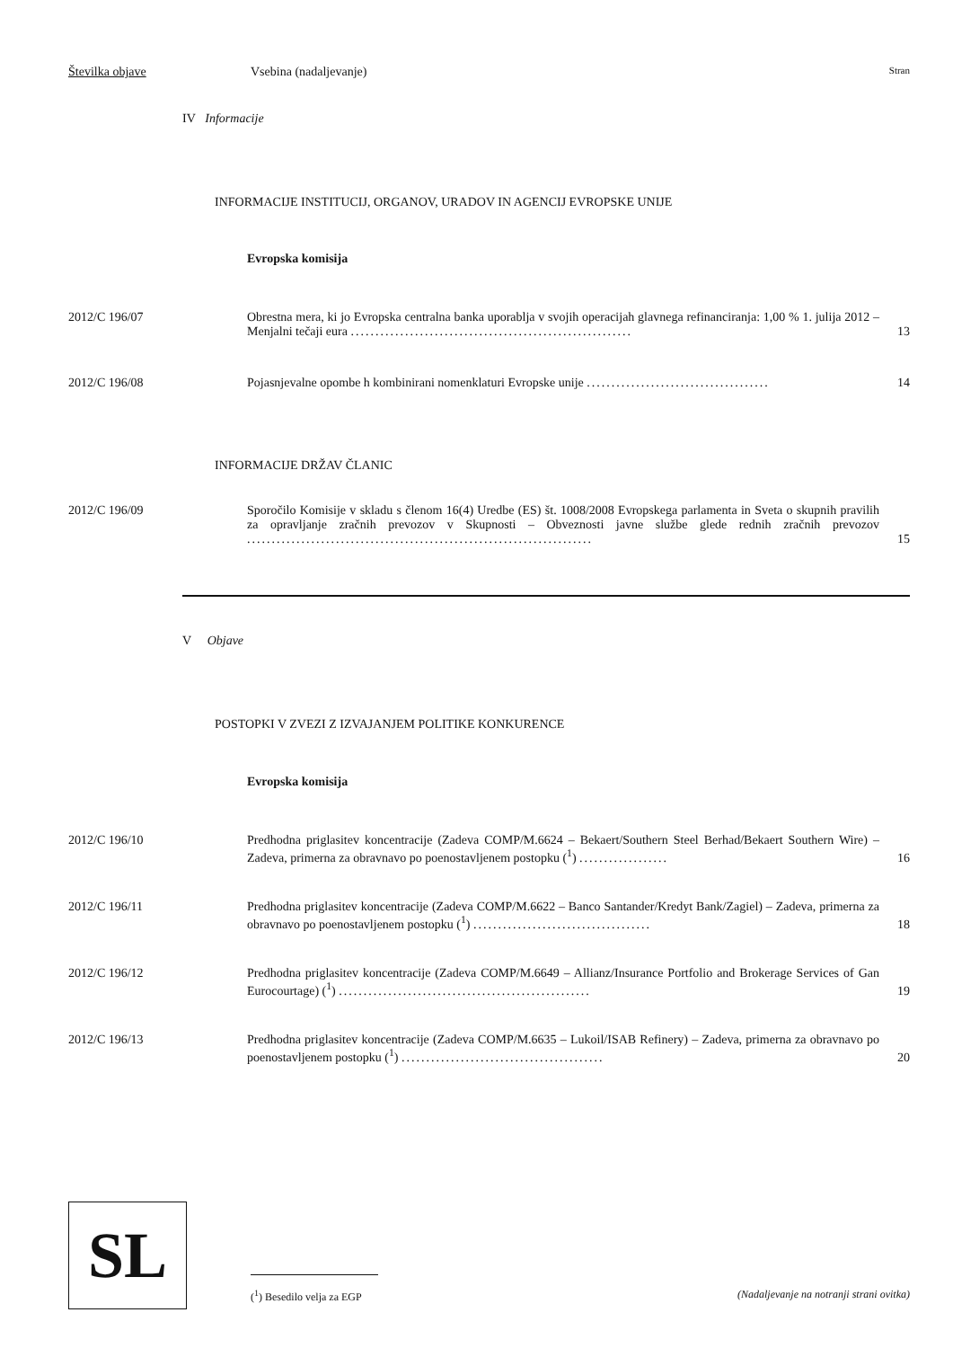Številka objave Vsebina (nadaljevanje) Stran
IV Informacije
INFORMACIJE INSTITUCIJ, ORGANOV, URADOV IN AGENCIJ EVROPSKE UNIJE
Evropska komisija
2012/C 196/07 Obrestna mera, ki jo Evropska centralna banka uporablja v svojih operacijah glavnega refinanciranja: 1,00 % 1. julija 2012 – Menjalni tečaji eura .........................................................
13
2012/C 196/08 Pojasnjevalne opombe h kombinirani nomenklaturi Evropske unije .....................................
14
INFORMACIJE DRŽAV ČLANIC
2012/C 196/09 Sporočilo Komisije v skladu s členom 16(4) Uredbe (ES) št. 1008/2008 Evropskega parlamenta in Sveta o skupnih pravilih za opravljanje zračnih prevozov v Skupnosti – Obveznosti javne službe glede rednih zračnih prevozov ......................................................................
15
V Objave
POSTOPKI V ZVEZI Z IZVAJANJEM POLITIKE KONKURENCE
Evropska komisija
2012/C 196/10 Predhodna priglasitev koncentracije (Zadeva COMP/M.6624 – Bekaert/Southern Steel Berhad/Bekaert Southern Wire) – Zadeva, primerna za obravnavo po poenostavljenem postopku (<sup>1</sup>) ..................
16
2012/C 196/11 Predhodna priglasitev koncentracije (Zadeva COMP/M.6622 – Banco Santander/Kredyt Bank/Zagiel) – Zadeva, primerna za obravnavo po poenostavljenem postopku (<sup>1</sup>) ....................................
18
2012/C 196/12 Predhodna priglasitev koncentracije (Zadeva COMP/M.6649 – Allianz/Insurance Portfolio and Brokerage Services of Gan Eurocourtage) (<sup>1</sup>) ...................................................
19
2012/C 196/13 Predhodna priglasitev koncentracije (Zadeva COMP/M.6635 – Lukoil/ISAB Refinery) – Zadeva, primerna za obravnavo po poenostavljenem postopku (<sup>1</sup>) .........................................
20
SL
(<sup>1</sup>) Besedilo velja za EGP (Nadaljevanje na notranji strani ovitka)